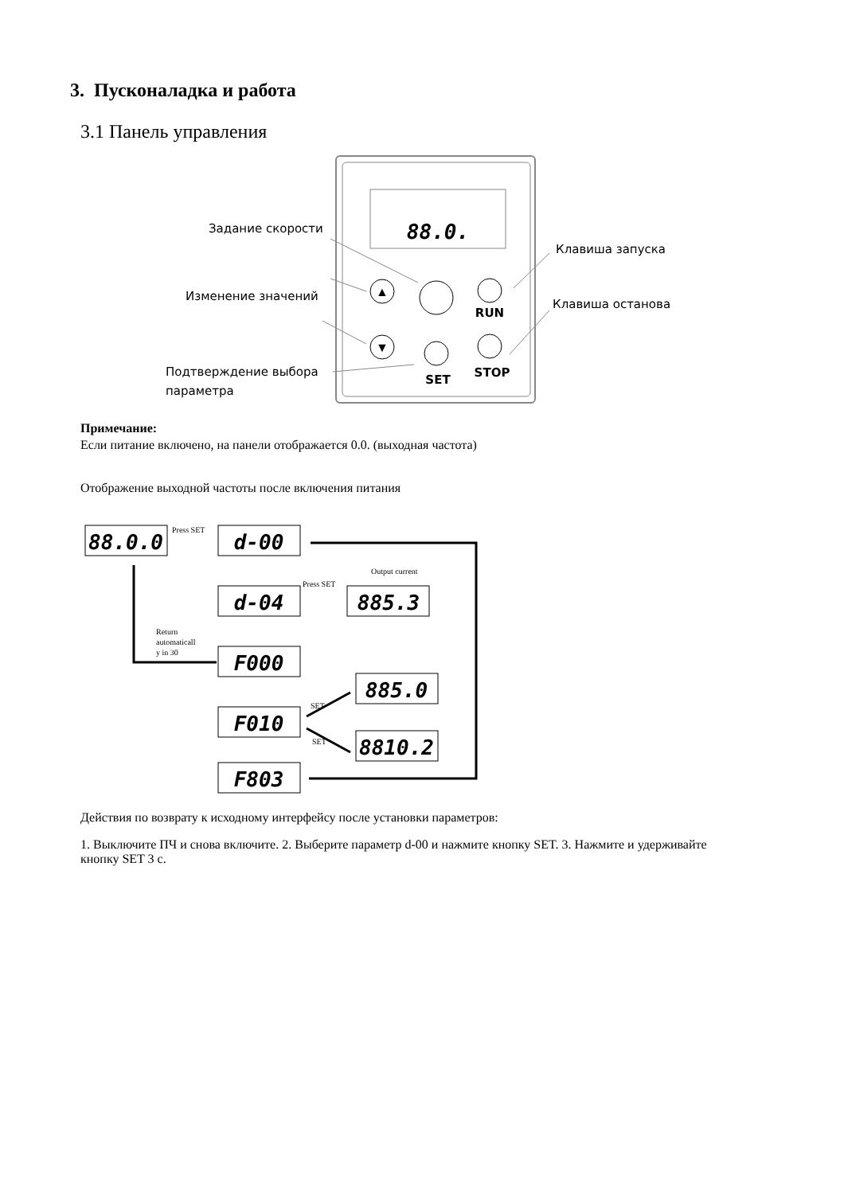3. Пусконаладка и работа
3.1 Панель управления
88.0.
Задание скорости
Изменение значений
Подтверждение выбора
параметра
Клавиша запуска
Клавиша останова
▲
▼
SET
RUN
STOP
Примечание:
Если питание включено, на панели отображается 0.0. (выходная частота)
Отображение выходной частоты после включения питания
88.0.0
d-00
d-04
885.3
F000
885.0
F010
8810.2
F803
Press SET
Press SET
Output current
Return
automaticall
y in 30
SET
SET
Действия по возврату к исходному интерфейсу после установки параметров:
1. Выключите ПЧ и снова включите. 2. Выберите параметр d-00 и нажмите кнопку SET. 3. Нажмите и удерживайте кнопку SET 3 с.